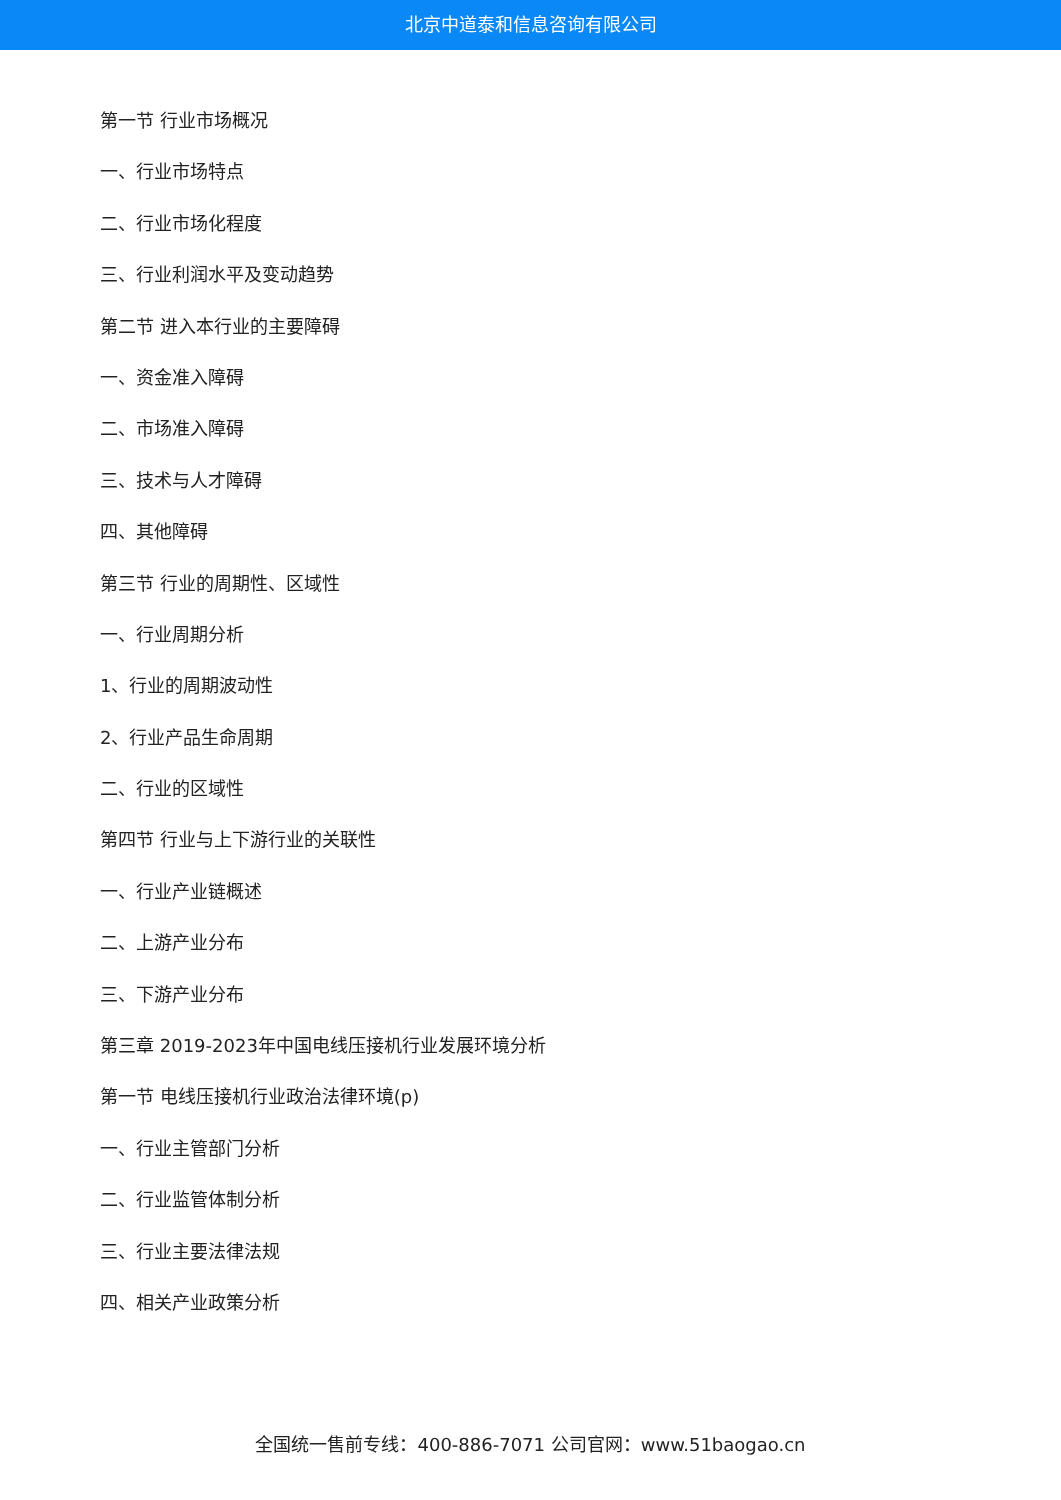北京中道泰和信息咨询有限公司
第一节 行业市场概况
一、行业市场特点
二、行业市场化程度
三、行业利润水平及变动趋势
第二节 进入本行业的主要障碍
一、资金准入障碍
二、市场准入障碍
三、技术与人才障碍
四、其他障碍
第三节 行业的周期性、区域性
一、行业周期分析
1、行业的周期波动性
2、行业产品生命周期
二、行业的区域性
第四节 行业与上下游行业的关联性
一、行业产业链概述
二、上游产业分布
三、下游产业分布
第三章 2019-2023年中国电线压接机行业发展环境分析
第一节 电线压接机行业政治法律环境(p)
一、行业主管部门分析
二、行业监管体制分析
三、行业主要法律法规
四、相关产业政策分析
全国统一售前专线：400-886-7071 公司官网：www.51baogao.cn